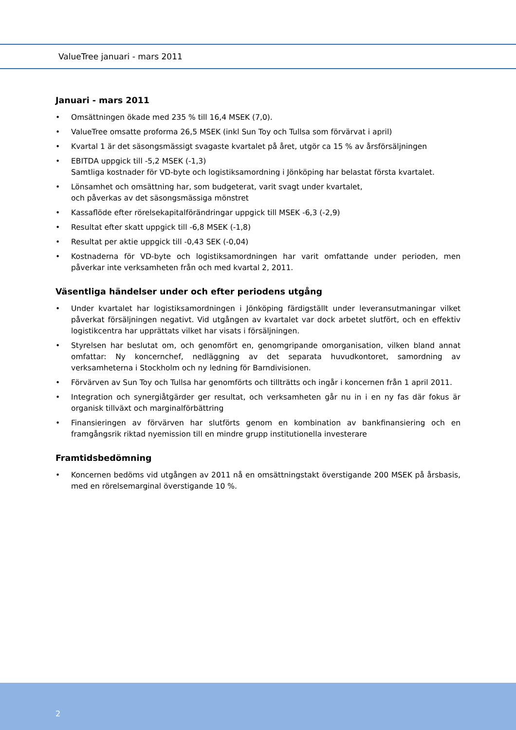ValueTree januari - mars 2011
Januari - mars 2011
• Omsättningen ökade med 235 % till 16,4 MSEK (7,0).
• ValueTree omsatte proforma 26,5 MSEK (inkl Sun Toy och Tullsa som förvärvat i april)
• Kvartal 1 är det säsongsmässigt svagaste kvartalet på året, utgör ca 15 % av årsförsäljningen
• EBITDA uppgick till -5,2 MSEK (-1,3)
Samtliga kostnader för VD-byte och logistiksamordning i Jönköping har belastat första kvartalet.
• Lönsamhet och omsättning har, som budgeterat, varit svagt under kvartalet,
och påverkas av det säsongsmässiga mönstret
• Kassaflöde efter rörelsekapitalförändringar uppgick till MSEK -6,3 (-2,9)
• Resultat efter skatt uppgick till -6,8 MSEK (-1,8)
• Resultat per aktie uppgick till -0,43 SEK (-0,04)
• Kostnaderna för VD-byte och logistiksamordningen har varit omfattande under perioden, men påverkar inte verksamheten från och med kvartal 2, 2011.
Väsentliga händelser under och efter periodens utgång
• Under kvartalet har logistiksamordningen i Jönköping färdigställt under leveransutmaningar vilket påverkat försäljningen negativt. Vid utgången av kvartalet var dock arbetet slutfört, och en effektiv logistikcentra har upprättats vilket har visats i försäljningen.
• Styrelsen har beslutat om, och genomfört en, genomgripande omorganisation, vilken bland annat omfattar: Ny koncernchef, nedläggning av det separata huvudkontoret, samordning av verksamheterna i Stockholm och ny ledning för Barndivisionen.
• Förvärven av Sun Toy och Tullsa har genomförts och tillträtts och ingår i koncernen från 1 april 2011.
• Integration och synergiåtgärder ger resultat, och verksamheten går nu in i en ny fas där fokus är organisk tillväxt och marginalförbättring
• Finansieringen av förvärven har slutförts genom en kombination av bankfinansiering och en framgångsrik riktad nyemission till en mindre grupp institutionella investerare
Framtidsbedömning
• Koncernen bedöms vid utgången av 2011 nå en omsättningstakt överstigande 200 MSEK på årsbasis, med en rörelsemarginal överstigande 10 %.
2